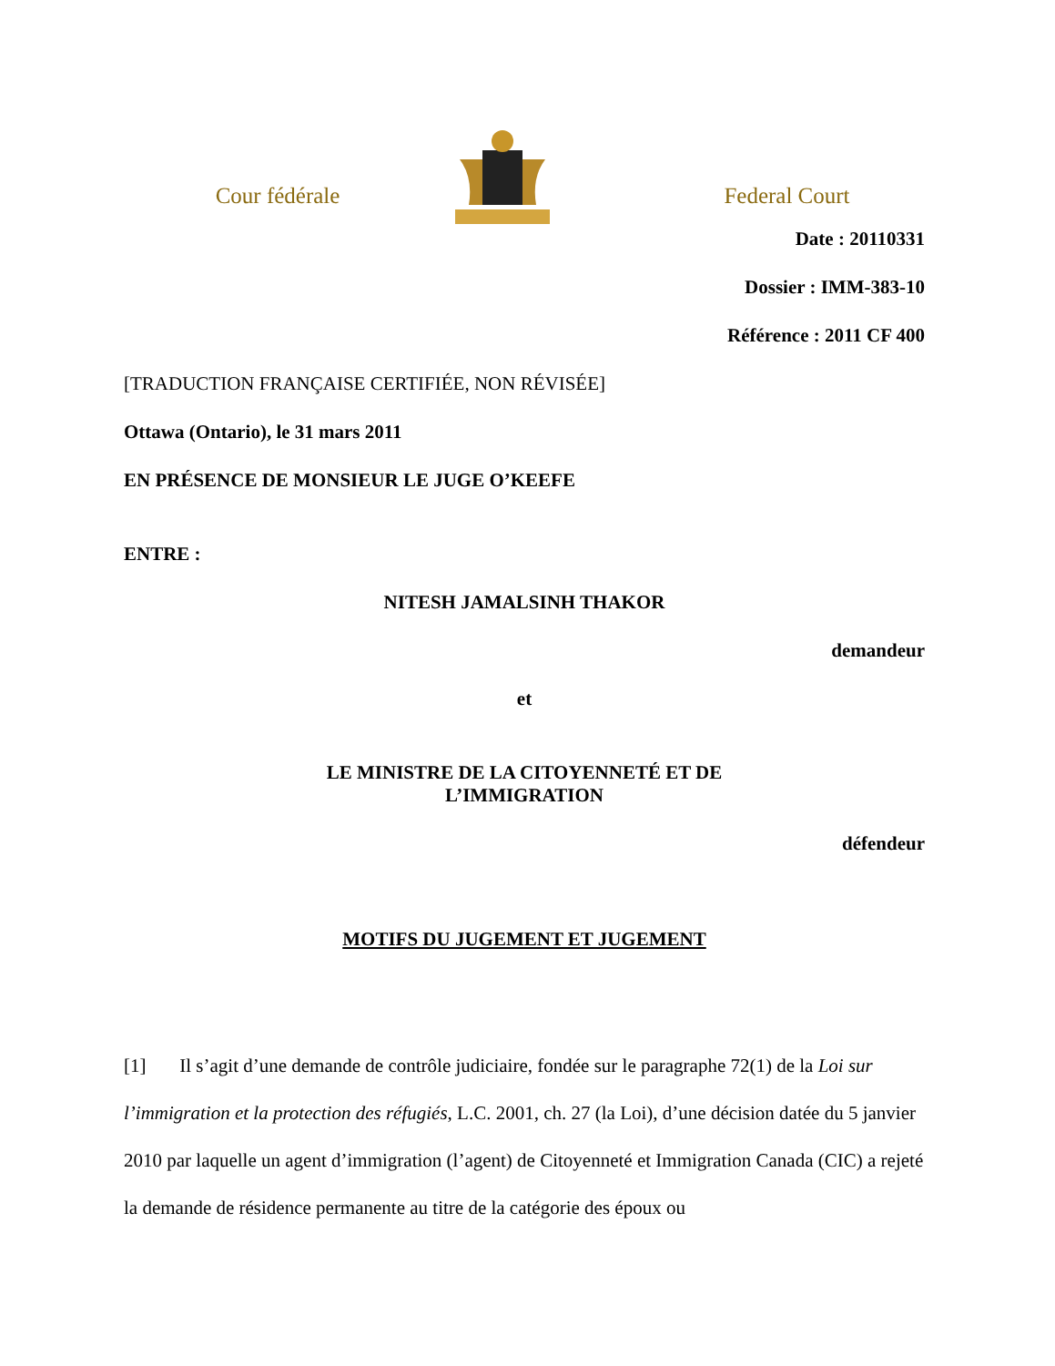Cour fédérale
Federal Court
Date : 20110331
Dossier : IMM-383-10
Référence : 2011 CF 400
[TRADUCTION FRANÇAISE CERTIFIÉE, NON RÉVISÉE]
Ottawa (Ontario), le 31 mars 2011
EN PRÉSENCE DE MONSIEUR LE JUGE O’KEEFE
ENTRE :
NITESH JAMALSINH THAKOR
demandeur
et
LE MINISTRE DE LA CITOYENNETÉ ET DE
L’IMMIGRATION
défendeur
MOTIFS DU JUGEMENT ET JUGEMENT
[1] Il s’agit d’une demande de contrôle judiciaire, fondée sur le paragraphe 72(1) de la Loi sur l’immigration et la protection des réfugiés, L.C. 2001, ch. 27 (la Loi), d’une décision datée du 5 janvier 2010 par laquelle un agent d’immigration (l’agent) de Citoyenneté et Immigration Canada (CIC) a rejeté la demande de résidence permanente au titre de la catégorie des époux ou